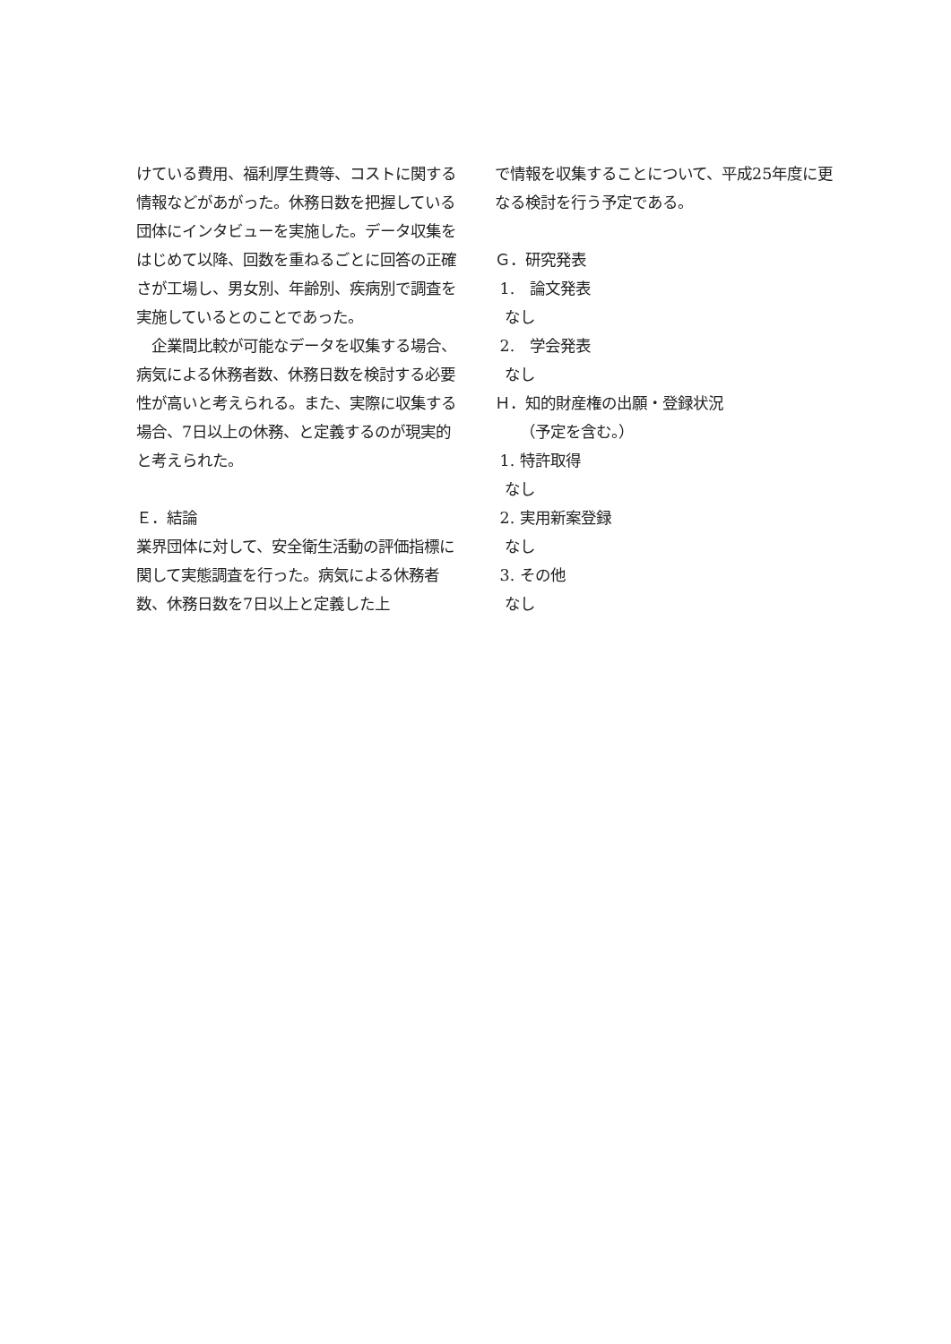けている費用、福利厚生費等、コストに関する情報などがあがった。休務日数を把握している団体にインタビューを実施した。データ収集をはじめて以降、回数を重ねるごとに回答の正確さが工場し、男女別、年齢別、疾病別で調査を実施しているとのことであった。
　企業間比較が可能なデータを収集する場合、病気による休務者数、休務日数を検討する必要性が高いと考えられる。また、実際に収集する場合、7日以上の休務、と定義するのが現実的と考えられた。
Ｅ．結論
業界団体に対して、安全衛生活動の評価指標に関して実態調査を行った。病気による休務者数、休務日数を7日以上と定義した上
で情報を収集することについて、平成25年度に更なる検討を行う予定である。
Ｇ．研究発表
1.　論文発表
なし
2.　学会発表
なし
Ｈ．知的財産権の出願・登録状況
（予定を含む。）
1. 特許取得
なし
2. 実用新案登録
なし
3. その他
なし